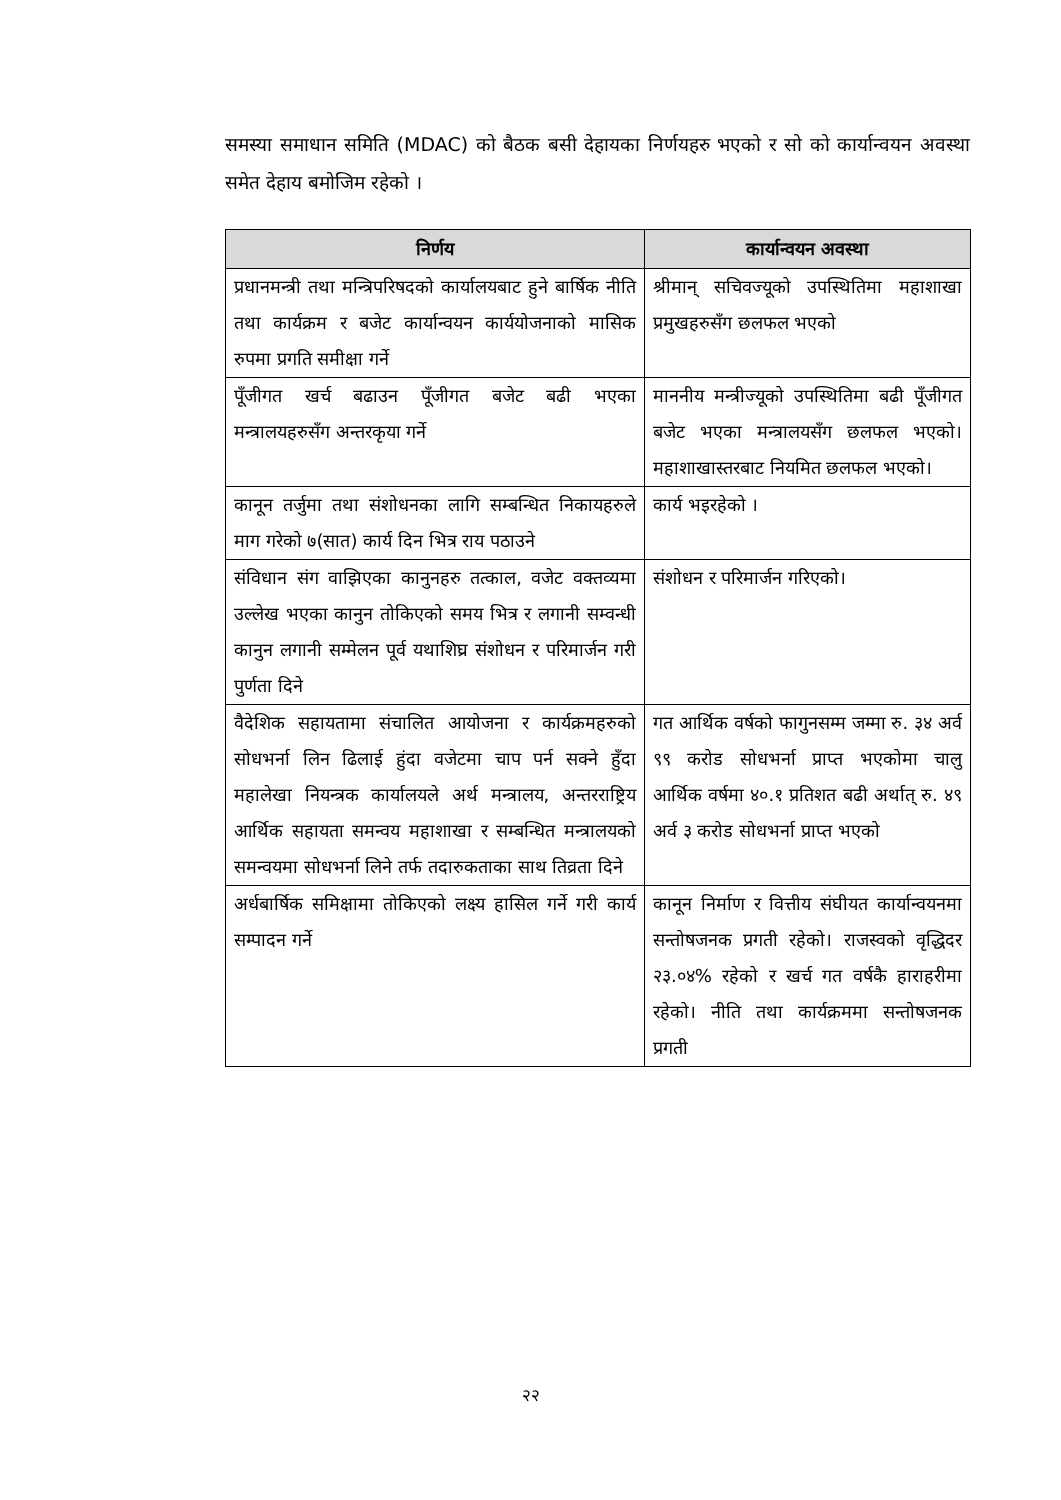समस्या समाधान समिति (MDAC) को बैठक बसी देहायका निर्णयहरु भएको र सो को कार्यान्वयन अवस्था समेत देहाय बमोजिम रहेको ।
| निर्णय | कार्यान्वयन अवस्था |
| --- | --- |
| प्रधानमन्त्री तथा मन्त्रिपरिषदको कार्यालयबाट हुने बार्षिक नीति तथा कार्यक्रम र बजेट कार्यान्वयन कार्ययोजनाको मासिक रुपमा प्रगति समीक्षा गर्ने | श्रीमान् सचिवज्यूको उपस्थितिमा महाशाखा प्रमुखहरुसँग छलफल भएको |
| पूँजीगत खर्च बढाउन पूँजीगत बजेट बढी भएका मन्त्रालयहरुसँग अन्तरकृया गर्ने | माननीय मन्त्रीज्यूको उपस्थितिमा बढी पूँजीगत बजेट भएका मन्त्रालयसँग छलफल भएको। महाशाखास्तरबाट नियमित छलफल भएको। |
| कानून तर्जुमा तथा संशोधनका लागि सम्बन्धित निकायहरुले माग गरेको ७(सात) कार्य दिन भित्र राय पठाउने | कार्य भइरहेको । |
| संविधान संग वाझिएका कानुनहरु तत्काल, वजेट वक्तव्यमा उल्लेख भएका कानुन तोकिएको समय भित्र र लगानी सम्वन्धी कानुन लगानी सम्मेलन पूर्व यथाशिघ्र संशोधन र परिमार्जन गरी पुर्णता दिने | संशोधन र परिमार्जन गरिएको। |
| वैदेशिक सहायतामा संचालित आयोजना र कार्यक्रमहरुको सोधभर्ना लिन ढिलाई हुंदा वजेटमा चाप पर्न सक्ने हुँदा महालेखा नियन्त्रक कार्यालयले अर्थ मन्त्रालय, अन्तरराष्ट्रिय आर्थिक सहायता समन्वय महाशाखा र सम्बन्धित मन्त्रालयको समन्वयमा सोधभर्ना लिने तर्फ तदारुकताका साथ तिव्रता दिने | गत आर्थिक वर्षको फागुनसम्म जम्मा रु. ३४ अर्व ९९ करोड सोधभर्ना प्राप्त भएकोमा चालु आर्थिक वर्षमा ४०.१ प्रतिशत बढी अर्थात् रु. ४९ अर्व ३ करोड सोधभर्ना प्राप्त भएको |
| अर्धबार्षिक समिक्षामा तोकिएको लक्ष्य हासिल गर्ने गरी कार्य सम्पादन गर्ने | कानून निर्माण र वित्तीय संघीयत कार्यान्वयनमा सन्तोषजनक प्रगती रहेको। राजस्वको वृद्धिदर २३.०४% रहेको र खर्च गत वर्षकै हाराहरीमा रहेको। नीति तथा कार्यक्रममा सन्तोषजनक प्रगती |
२२